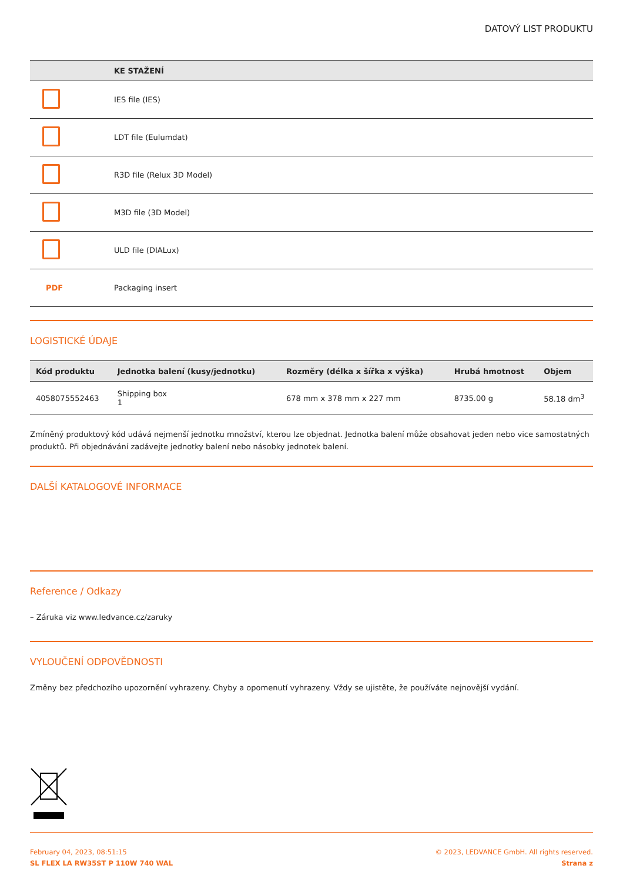DATOVÝ LIST PRODUKTU
| | KE STAŽENÍ |
| --- | --- |
| | IES file (IES) |
| | LDT file (Eulumdat) |
| | R3D file (Relux 3D Model) |
| | M3D file (3D Model) |
| | ULD file (DIALux) |
| PDF | Packaging insert |
LOGISTICKÉ ÚDAJE
| Kód produktu | Jednotka balení (kusy/jednotku) | Rozměry (délka x šířka x výška) | Hrubá hmotnost | Objem |
| --- | --- | --- | --- | --- |
| 4058075552463 | Shipping box 1 | 678 mm x 378 mm x 227 mm | 8735.00 g | 58.18 dm<sup>3</sup> |
Zmíněný produktový kód udává nejmenší jednotku množství, kterou lze objednat. Jednotka balení může obsahovat jeden nebo vice samostatných produktů. Při objednávání zadávejte jednotky balení nebo násobky jednotek balení.
DALŠÍ KATALOGOVÉ INFORMACE
Reference / Odkazy
– Záruka viz www.ledvance.cz/zaruky
VYLOUČENÍ ODPOVĚDNOSTI
Změny bez předchozího upozornění vyhrazeny. Chyby a opomenutí vyhrazeny. Vždy se ujistěte, že používáte nejnovější vydání.
February 04, 2023, 08:51:15
SL FLEX LA RW35ST P 110W 740 WAL
© 2023, LEDVANCE GmbH. All rights reserved.
Strana z